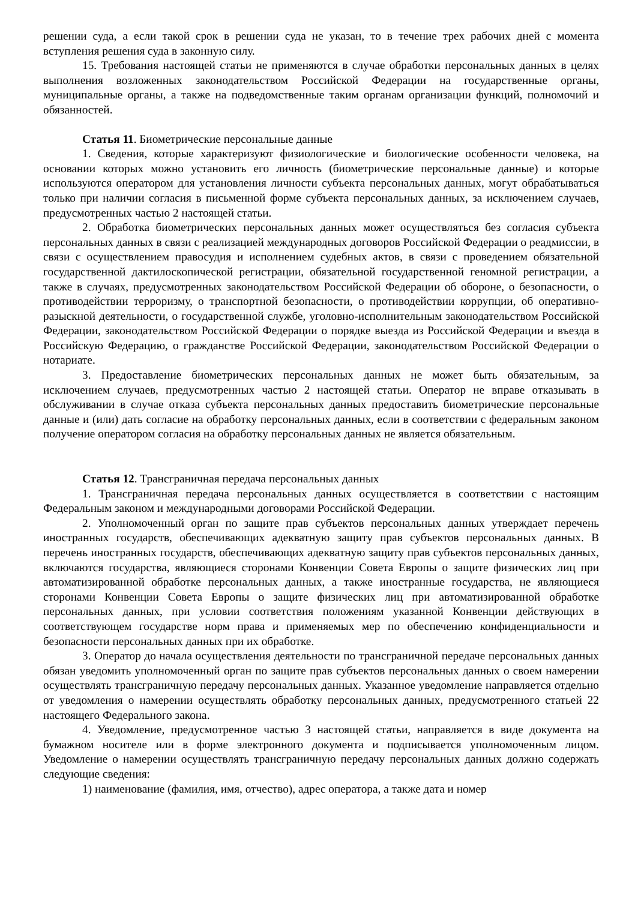решении суда, а если такой срок в решении суда не указан, то в течение трех рабочих дней с момента вступления решения суда в законную силу.
15. Требования настоящей статьи не применяются в случае обработки персональных данных в целях выполнения возложенных законодательством Российской Федерации на государственные органы, муниципальные органы, а также на подведомственные таким органам организации функций, полномочий и обязанностей.
Статья 11. Биометрические персональные данные
1. Сведения, которые характеризуют физиологические и биологические особенности человека, на основании которых можно установить его личность (биометрические персональные данные) и которые используются оператором для установления личности субъекта персональных данных, могут обрабатываться только при наличии согласия в письменной форме субъекта персональных данных, за исключением случаев, предусмотренных частью 2 настоящей статьи.
2. Обработка биометрических персональных данных может осуществляться без согласия субъекта персональных данных в связи с реализацией международных договоров Российской Федерации о реадмиссии, в связи с осуществлением правосудия и исполнением судебных актов, в связи с проведением обязательной государственной дактилоскопической регистрации, обязательной государственной геномной регистрации, а также в случаях, предусмотренных законодательством Российской Федерации об обороне, о безопасности, о противодействии терроризму, о транспортной безопасности, о противодействии коррупции, об оперативно-разыскной деятельности, о государственной службе, уголовно-исполнительным законодательством Российской Федерации, законодательством Российской Федерации о порядке выезда из Российской Федерации и въезда в Российскую Федерацию, о гражданстве Российской Федерации, законодательством Российской Федерации о нотариате.
3. Предоставление биометрических персональных данных не может быть обязательным, за исключением случаев, предусмотренных частью 2 настоящей статьи. Оператор не вправе отказывать в обслуживании в случае отказа субъекта персональных данных предоставить биометрические персональные данные и (или) дать согласие на обработку персональных данных, если в соответствии с федеральным законом получение оператором согласия на обработку персональных данных не является обязательным.
Статья 12. Трансграничная передача персональных данных
1. Трансграничная передача персональных данных осуществляется в соответствии с настоящим Федеральным законом и международными договорами Российской Федерации.
2. Уполномоченный орган по защите прав субъектов персональных данных утверждает перечень иностранных государств, обеспечивающих адекватную защиту прав субъектов персональных данных. В перечень иностранных государств, обеспечивающих адекватную защиту прав субъектов персональных данных, включаются государства, являющиеся сторонами Конвенции Совета Европы о защите физических лиц при автоматизированной обработке персональных данных, а также иностранные государства, не являющиеся сторонами Конвенции Совета Европы о защите физических лиц при автоматизированной обработке персональных данных, при условии соответствия положениям указанной Конвенции действующих в соответствующем государстве норм права и применяемых мер по обеспечению конфиденциальности и безопасности персональных данных при их обработке.
3. Оператор до начала осуществления деятельности по трансграничной передаче персональных данных обязан уведомить уполномоченный орган по защите прав субъектов персональных данных о своем намерении осуществлять трансграничную передачу персональных данных. Указанное уведомление направляется отдельно от уведомления о намерении осуществлять обработку персональных данных, предусмотренного статьей 22 настоящего Федерального закона.
4. Уведомление, предусмотренное частью 3 настоящей статьи, направляется в виде документа на бумажном носителе или в форме электронного документа и подписывается уполномоченным лицом. Уведомление о намерении осуществлять трансграничную передачу персональных данных должно содержать следующие сведения:
1) наименование (фамилия, имя, отчество), адрес оператора, а также дата и номер